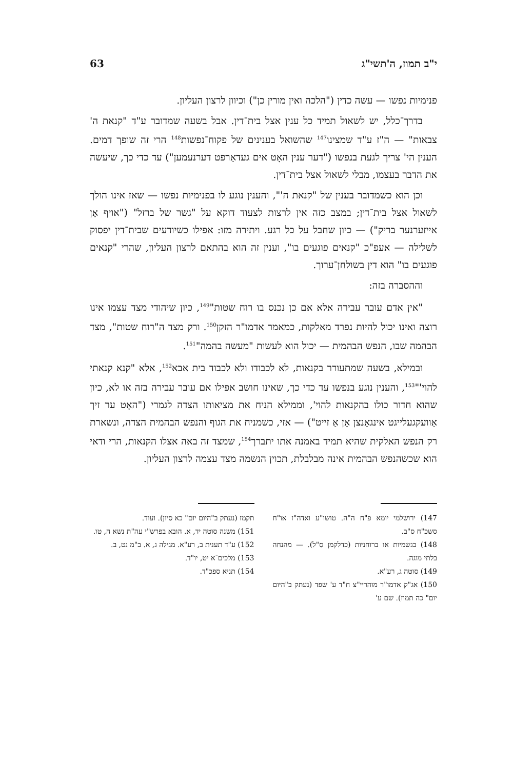י"ב תמוז, ה'תשי"ג 63
פנימיות נפשו — עשה כדין ("הלכה ואין מורין כן") וכיוון לרצון העליון.
בדרך־כלל, יש לשאול תמיד כל ענין אצל בית־דין. אבל בשעה שמדובר ע"ד "קנאת ה' צבאות" — ה"ז ע"ד שמצינו<sup>147</sup> שהשואל בענינים של פקוח־נפשות<sup>148</sup> הרי זה שופך דמים. הענין הי' צריך לגעת בנפשו ("דער ענין האָט אים געדאַרפט דערנעמען") עד כדי כך, שיעשה את הדבר בעצמו, מבלי לשאול אצל בית־דין.
וכן הוא כשמדובר בענין של "קנאת ה'", והענין נוגע לו בפנימיות נפשו — שאז אינו הולך לשאול אצל בית־דין; במצב כזה אין לרצות לצעוד דוקא על "גשר של ברזל" ("אויף אַן אייזערנער בריק") — כיון שחבל על כל רגע. ויתירה מזו: אפילו כשיודעים שבית־דין יפסוק לשלילה — אעפ"כ "קנאים פוגעים בו", וענין זה הוא בהתאם לרצון העליון, שהרי "קנאים פוגעים בו" הוא דין בשולחן־ערוך.
וההסברה בזה:
"אין אדם עובר עבירה אלא אם כן נכנס בו רוח שטות"<sup>149</sup>, כיון שיהודי מצד עצמו אינו רוצה ואינו יכול להיות נפרד מאלקות, כמאמר אדמו"ר הזקן<sup>150</sup>. ורק מצד ה"רוח שטות", מצד הבהמה שבו, הנפש הבהמית — יכול הוא לעשות "מעשה בהמה"<sup>151</sup>.
ובמילא, בשעה שמתעורר בקנאות, לא לכבודו ולא לכבוד בית אבא<sup>152</sup>, אלא "קנא קנאתי להוי'"<sup>153</sup>, והענין נוגע בנפשו עד כדי כך, שאינו חושב אפילו אם עובר עבירה בזה או לא, כיון שהוא חדור כולו בהקנאות להוי', וממילא הניח את מציאותו הצדה לגמרי ("האָט ער זיך אַוועקגעלייגט אינגאַנצן אָן אַ זייט") — אזי, כשמניח את הגוף והנפש הבהמית הצדה, ונשארת רק הנפש האלקית שהיא תמיד באמנה אתו יתברך<sup>154</sup>, שמצד זה באה אצלו הקנאות, הרי ודאי הוא שכשהנפש הבהמית אינה מבלבלת, תכוין הנשמה מצד עצמה לרצון העליון.
147) ירושלמי יומא פ"ח ה"ה. טושו"ע ואדה"ז או"ח סשכ"ח ס"ב.
148) בגשמיות או ברוחניות (כדלקמן ס"ל). — מהנחה בלתי מוגה.
149) סוטה ג, רע"א.
150) אג"ק אדמו"ר מוהריי"צ ח"ד ע' שפד (נעתק ב"היום יום" כה תמוז). שם ע'
תקמז (נעתק ב"היום יום" כא סיון). ועוד.
151) משנה סוטה יד, א. הובא בפרש"י עה"ת נשא ה, טו.
152) ע"ד תענית ב, רע"א. מגילה ג, א. ב"מ נט, ב.
153) מלכים־א יט, יו"ד.
154) תניא ספכ"ד.